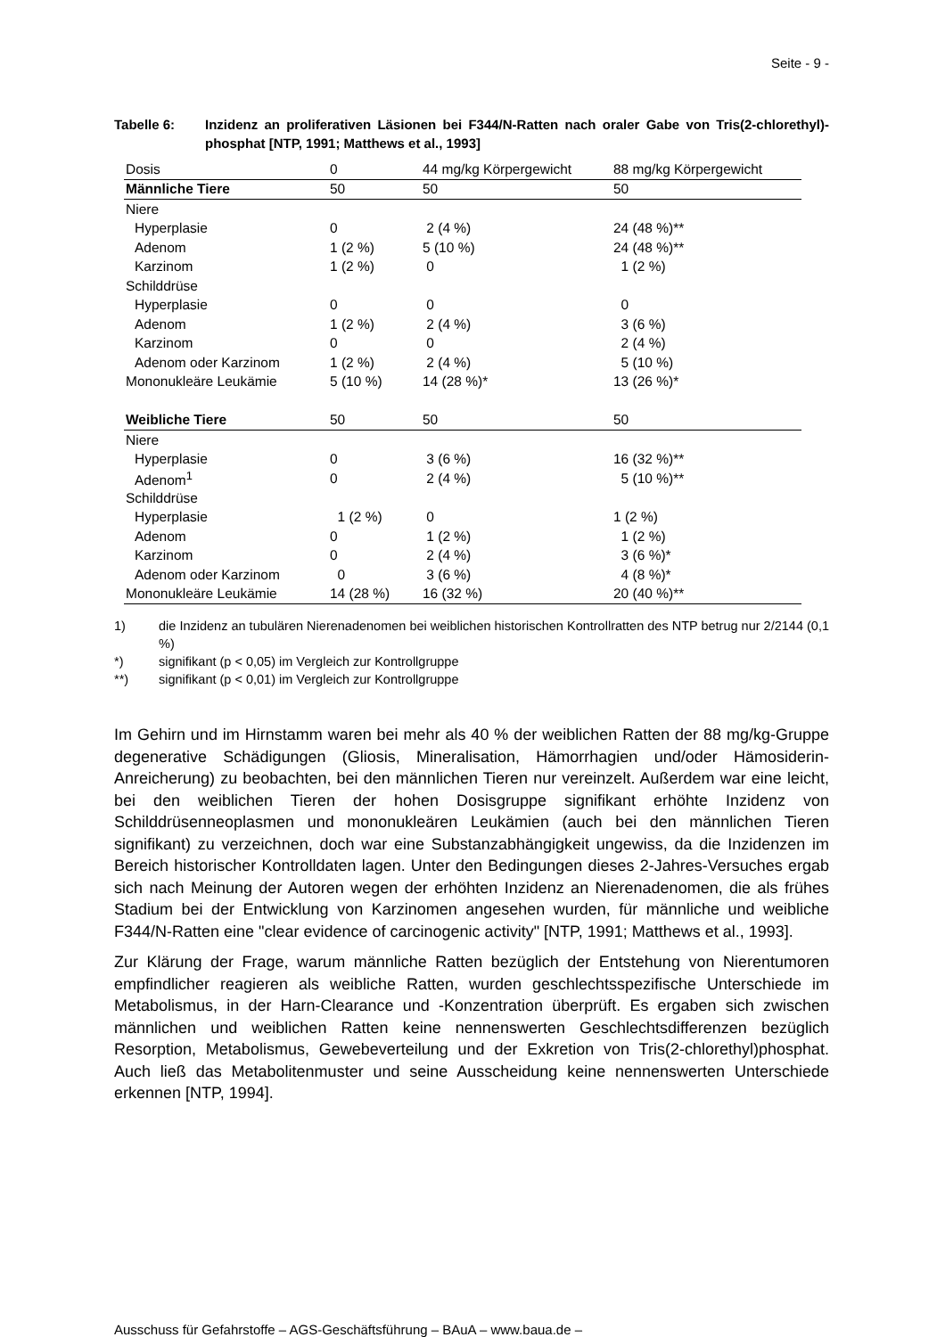Seite - 9 -
Tabelle 6: Inzidenz an proliferativen Läsionen bei F344/N-Ratten nach oraler Gabe von Tris(2-chlorethyl)-phosphat [NTP, 1991; Matthews et al., 1993]
| Dosis | 0 | 44 mg/kg Körpergewicht | 88 mg/kg Körpergewicht |
| Männliche Tiere | 50 | 50 | 50 |
| Niere | | | |
| Hyperplasie | 0 | 2 (4 %) | 24 (48 %)** |
| Adenom | 1 (2 %) | 5 (10 %) | 24 (48 %)** |
| Karzinom | 1 (2 %) | 0 | 1 (2 %) |
| Schilddrüse | | | |
| Hyperplasie | 0 | 0 | 0 |
| Adenom | 1 (2 %) | 2 (4 %) | 3 (6 %) |
| Karzinom | 0 | 0 | 2 (4 %) |
| Adenom oder Karzinom | 1 (2 %) | 2 (4 %) | 5 (10 %) |
| Mononukleäre Leukämie | 5 (10 %) | 14 (28 %)* | 13 (26 %)* |
| Weibliche Tiere | 50 | 50 | 50 |
| Niere | | | |
| Hyperplasie | 0 | 3 (6 %) | 16 (32 %)** |
| Adenom<sup>1</sup> | 0 | 2 (4 %) | 5 (10 %)** |
| Schilddrüse | | | |
| Hyperplasie | 1 (2 %) | 0 | 1 (2 %) |
| Adenom | 0 | 1 (2 %) | 1 (2 %) |
| Karzinom | 0 | 2 (4 %) | 3 (6 %)* |
| Adenom oder Karzinom | 0 | 3 (6 %) | 4 (8 %)* |
| Mononukleäre Leukämie | 14 (28 %) | 16 (32 %) | 20 (40 %)** |
1) die Inzidenz an tubulären Nierenadenomen bei weiblichen historischen Kontrollratten des NTP betrug nur 2/2144 (0,1 %)
*) signifikant (p < 0,05) im Vergleich zur Kontrollgruppe
**) signifikant (p < 0,01) im Vergleich zur Kontrollgruppe
Im Gehirn und im Hirnstamm waren bei mehr als 40 % der weiblichen Ratten der 88 mg/kg-Gruppe degenerative Schädigungen (Gliosis, Mineralisation, Hämorrhagien und/oder Hämosiderin-Anreicherung) zu beobachten, bei den männlichen Tieren nur vereinzelt. Außerdem war eine leicht, bei den weiblichen Tieren der hohen Dosisgruppe signifikant erhöhte Inzidenz von Schilddrüsenneoplasmen und mononukleären Leukämien (auch bei den männlichen Tieren signifikant) zu verzeichnen, doch war eine Substanzabhängigkeit ungewiss, da die Inzidenzen im Bereich historischer Kontrolldaten lagen. Unter den Bedingungen dieses 2-Jahres-Versuches ergab sich nach Meinung der Autoren wegen der erhöhten Inzidenz an Nierenadenomen, die als frühes Stadium bei der Entwicklung von Karzinomen angesehen wurden, für männliche und weibliche F344/N-Ratten eine "clear evidence of carcinogenic activity" [NTP, 1991; Matthews et al., 1993].
Zur Klärung der Frage, warum männliche Ratten bezüglich der Entstehung von Nierentumoren empfindlicher reagieren als weibliche Ratten, wurden geschlechtsspezifische Unterschiede im Metabolismus, in der Harn-Clearance und -Konzentration überprüft. Es ergaben sich zwischen männlichen und weiblichen Ratten keine nennenswerten Geschlechtsdifferenzen bezüglich Resorption, Metabolismus, Gewebeverteilung und der Exkretion von Tris(2-chlorethyl)phosphat. Auch ließ das Metabolitenmuster und seine Ausscheidung keine nennenswerten Unterschiede erkennen [NTP, 1994].
Ausschuss für Gefahrstoffe – AGS-Geschäftsführung – BAuA – www.baua.de –